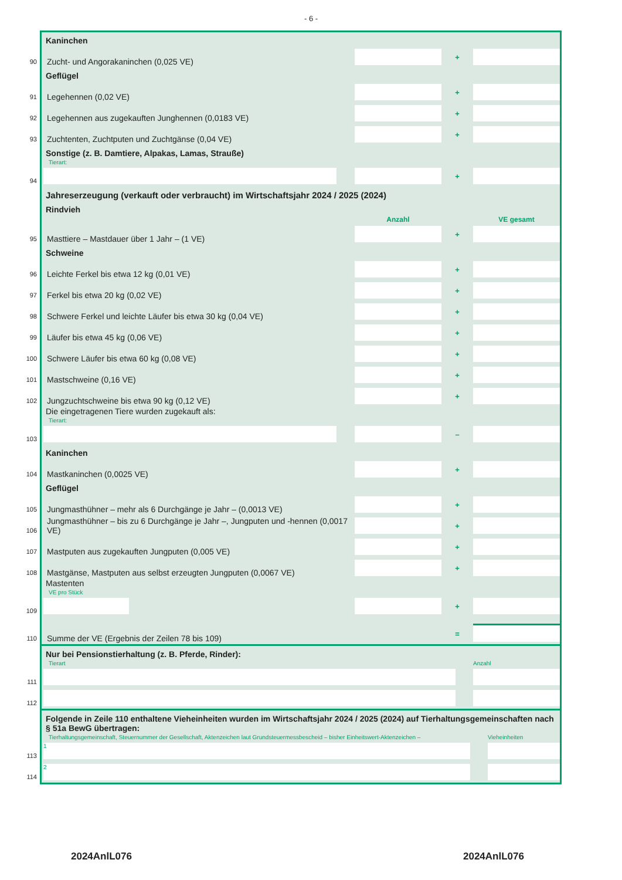- 6 -
Kaninchen
90
Zucht- und Angorakaninchen (0,025 VE)
+
Geflügel
91
Legehennen (0,02 VE)
+
92
Legehennen aus zugekauften Junghennen (0,0183 VE)
+
93
Zuchtenten, Zuchtputen und Zuchtgänse (0,04 VE)
+
Sonstige (z. B. Damtiere, Alpakas, Lamas, Strauße)
Tierart:
94
+
Jahreserzeugung (verkauft oder verbraucht) im Wirtschaftsjahr 2024 / 2025 (2024)
Rindvieh
Anzahl VE gesamt
95
Masttiere – Mastdauer über 1 Jahr – (1 VE)
+
Schweine
96
Leichte Ferkel bis etwa 12 kg (0,01 VE)
+
97
Ferkel bis etwa 20 kg (0,02 VE)
+
98
Schwere Ferkel und leichte Läufer bis etwa 30 kg (0,04 VE)
+
99
Läufer bis etwa 45 kg (0,06 VE)
+
100
Schwere Läufer bis etwa 60 kg (0,08 VE)
+
101
Mastschweine (0,16 VE)
+
102
Jungzuchtschweine bis etwa 90 kg (0,12 VE)
+
Die eingetragenen Tiere wurden zugekauft als:
Tierart:
103
–
Kaninchen
104
Mastkaninchen (0,0025 VE)
+
Geflügel
105
Jungmasthühner – mehr als 6 Durchgänge je Jahr – (0,0013 VE)
+
106
Jungmasthühner – bis zu 6 Durchgänge je Jahr –, Jungputen und -hennen (0,0017 VE)
+
107
Mastputen aus zugekauften Jungputen (0,005 VE)
+
108
Mastgänse, Mastputen aus selbst erzeugten Jungputen (0,0067 VE)
+
Mastenten
VE pro Stück
109
+
110
Summe der VE (Ergebnis der Zeilen 78 bis 109)
=
Nur bei Pensionstierhaltung (z. B. Pferde, Rinder):
Tierart Anzahl
111
112
Folgende in Zeile 110 enthaltene Vieheinheiten wurden im Wirtschaftsjahr 2024 / 2025 (2024) auf Tierhaltungsgemeinschaften nach § 51a BewG übertragen:
Tierhaltungsgemeinschaft, Steuernummer der Gesellschaft, Aktenzeichen laut Grundsteuermessbescheid – bisher Einheitswert-Aktenzeichen – Vieheinheiten
113
1
114
2
2024AnlL076 2024AnlL076